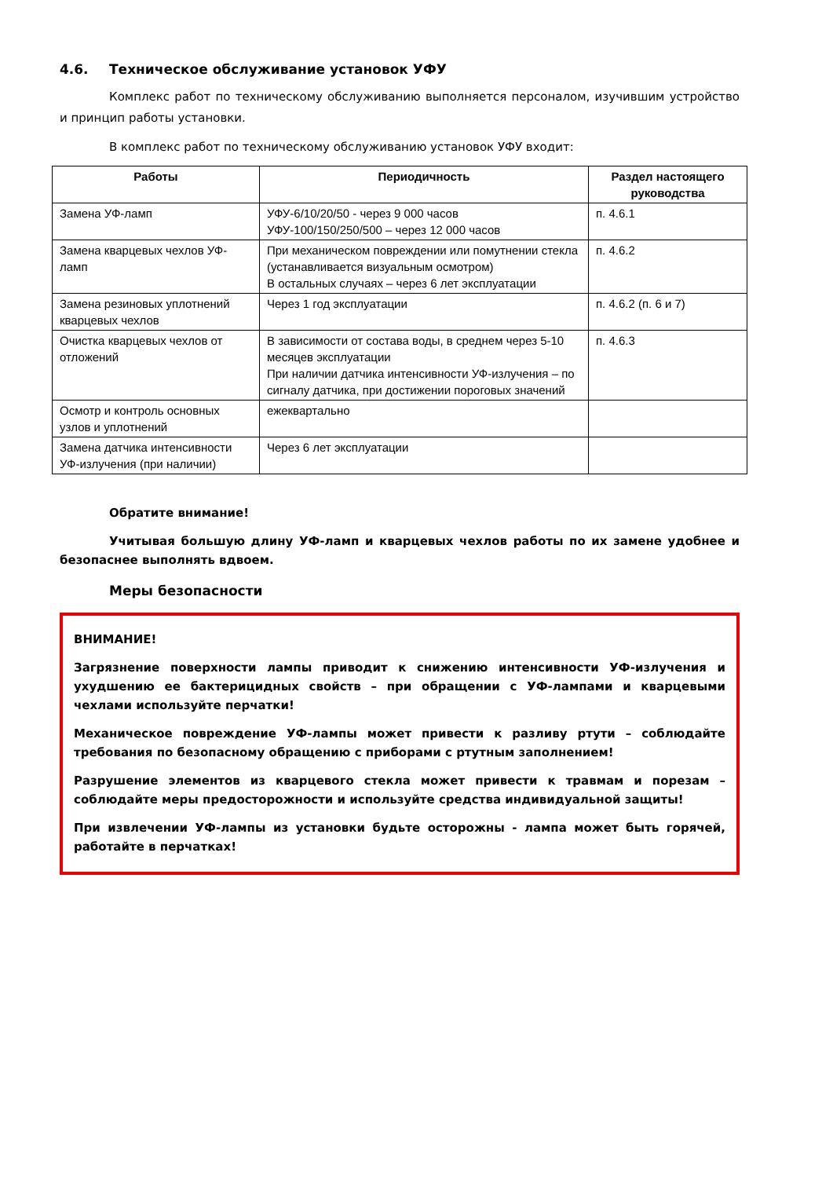4.6. Техническое обслуживание установок УФУ
Комплекс работ по техническому обслуживанию выполняется персоналом, изучившим устройство и принцип работы установки.
В комплекс работ по техническому обслуживанию установок УФУ входит:
| Работы | Периодичность | Раздел настоящего руководства |
| --- | --- | --- |
| Замена УФ-ламп | УФУ-6/10/20/50 - через 9 000 часов УФУ-100/150/250/500 – через 12 000 часов | п. 4.6.1 |
| Замена кварцевых чехлов УФ-ламп | При механическом повреждении или помутнении стекла (устанавливается визуальным осмотром) В остальных случаях – через 6 лет эксплуатации | п. 4.6.2 |
| Замена резиновых уплотнений кварцевых чехлов | Через 1 год эксплуатации | п. 4.6.2 (п. 6 и 7) |
| Очистка кварцевых чехлов от отложений | В зависимости от состава воды, в среднем через 5-10 месяцев эксплуатации При наличии датчика интенсивности УФ-излучения – по сигналу датчика, при достижении пороговых значений | п. 4.6.3 |
| Осмотр и контроль основных узлов и уплотнений | ежеквартально | |
| Замена датчика интенсивности УФ-излучения (при наличии) | Через 6 лет эксплуатации | |
Обратите внимание!
Учитывая большую длину УФ-ламп и кварцевых чехлов работы по их замене удобнее и безопаснее выполнять вдвоем.
Меры безопасности
ВНИМАНИЕ!
Загрязнение поверхности лампы приводит к снижению интенсивности УФ-излучения и ухудшению ее бактерицидных свойств – при обращении с УФ-лампами и кварцевыми чехлами используйте перчатки!
Механическое повреждение УФ-лампы может привести к разливу ртути – соблюдайте требования по безопасному обращению с приборами с ртутным заполнением!
Разрушение элементов из кварцевого стекла может привести к травмам и порезам – соблюдайте меры предосторожности и используйте средства индивидуальной защиты!
При извлечении УФ-лампы из установки будьте осторожны - лампа может быть горячей, работайте в перчатках!